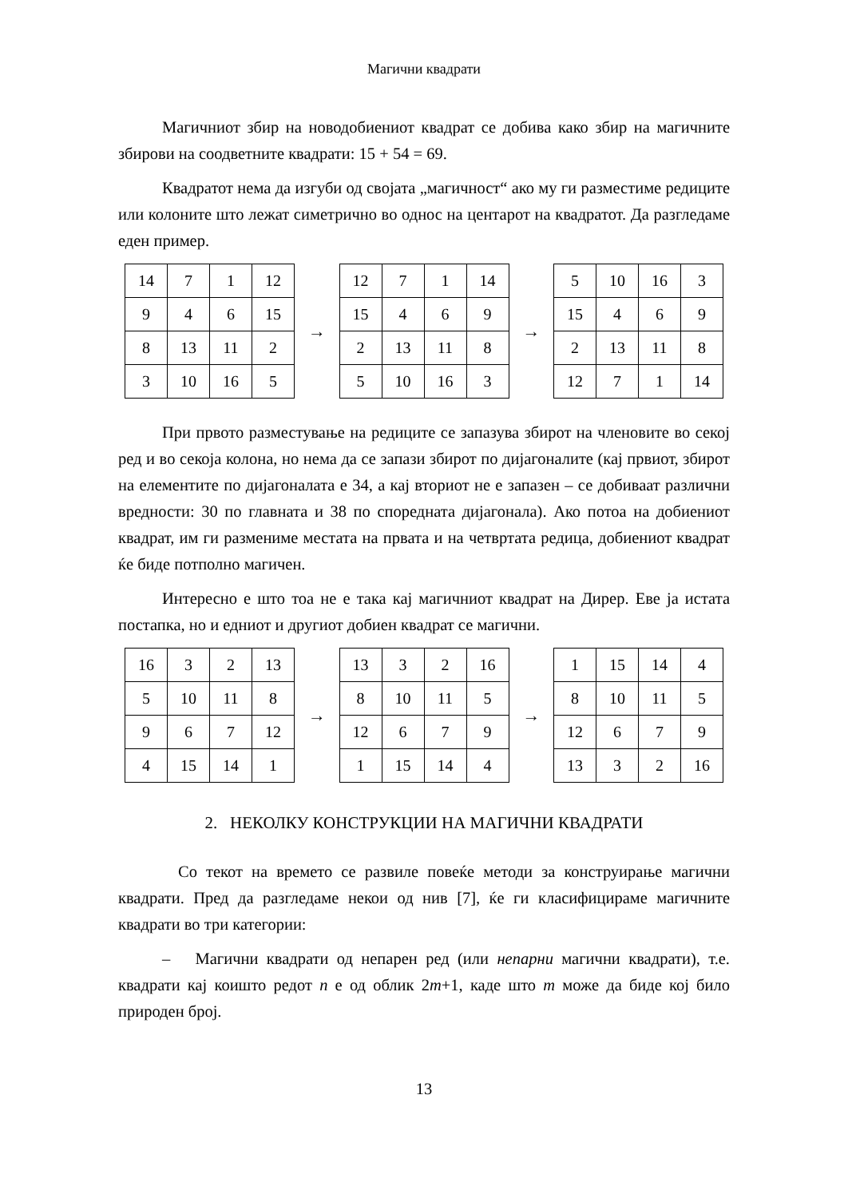Магични квадрати
Магичниот збир на новодобиениот квадрат се добива како збир на магичните збирови на соодветните квадрати: 15 + 54 = 69.
Квадратот нема да изгуби од својата „магичност“ ако му ги разместиме редиците или колоните што лежат симетрично во однос на центарот на квадратот. Да разгледаме еден пример.
| 14 | 7 | 1 | 12 |
| 9 | 4 | 6 | 15 |
| 8 | 13 | 11 | 2 |
| 3 | 10 | 16 | 5 |
→
| 12 | 7 | 1 | 14 |
| 15 | 4 | 6 | 9 |
| 2 | 13 | 11 | 8 |
| 5 | 10 | 16 | 3 |
→
| 5 | 10 | 16 | 3 |
| 15 | 4 | 6 | 9 |
| 2 | 13 | 11 | 8 |
| 12 | 7 | 1 | 14 |
При првото разместување на редиците се запазува збирот на членовите во секој ред и во секоја колона, но нема да се запази збирот по дијагоналите (кај првиот, збирот на елементите по дијагоналата е 34, а кај вториот не е запазен – се добиваат различни вредности: 30 по главната и 38 по споредната дијагонала). Ако потоа на добиениот квадрат, им ги размениме местата на првата и на четвртата редица, добиениот квадрат ќе биде потполно магичен.
Интересно е што тоа не е така кај магичниот квадрат на Дирер. Еве ја истата постапка, но и едниот и другиот добиен квадрат се магични.
| 16 | 3 | 2 | 13 |
| 5 | 10 | 11 | 8 |
| 9 | 6 | 7 | 12 |
| 4 | 15 | 14 | 1 |
→
| 13 | 3 | 2 | 16 |
| 8 | 10 | 11 | 5 |
| 12 | 6 | 7 | 9 |
| 1 | 15 | 14 | 4 |
→
| 1 | 15 | 14 | 4 |
| 8 | 10 | 11 | 5 |
| 12 | 6 | 7 | 9 |
| 13 | 3 | 2 | 16 |
2. НЕКОЛКУ КОНСТРУКЦИИ НА МАГИЧНИ КВАДРАТИ
Со текот на времето се развиле повеќе методи за конструирање магични квадрати. Пред да разгледаме некои од нив [7], ќе ги класифицираме магичните квадрати во три категории:
– Магични квадрати од непарен ред (или непарни магични квадрати), т.е. квадрати кај коишто редот n е од облик 2m+1, каде што m може да биде кој било природен број.
13